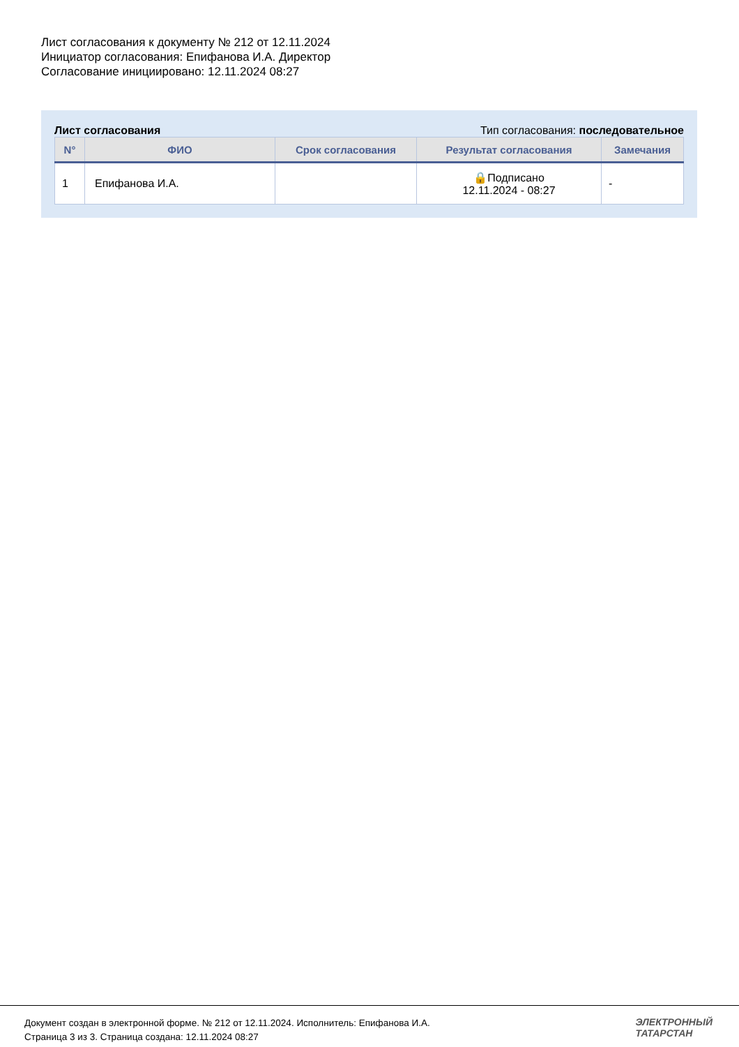Лист согласования к документу № 212 от 12.11.2024
Инициатор согласования: Епифанова И.А. Директор
Согласование инициировано: 12.11.2024 08:27
Лист согласования Тип согласования: последовательное
| N° | ФИО | Срок согласования | Результат согласования | Замечания |
| --- | --- | --- | --- | --- |
| 1 | Епифанова И.А. | | 🔒Подписано 12.11.2024 - 08:27 | - |
Документ создан в электронной форме. № 212 от 12.11.2024. Исполнитель: Епифанова И.А.
Страница 3 из 3. Страница создана: 12.11.2024 08:27
ЭЛЕКТРОННЫЙ
ТАТАРСТАН